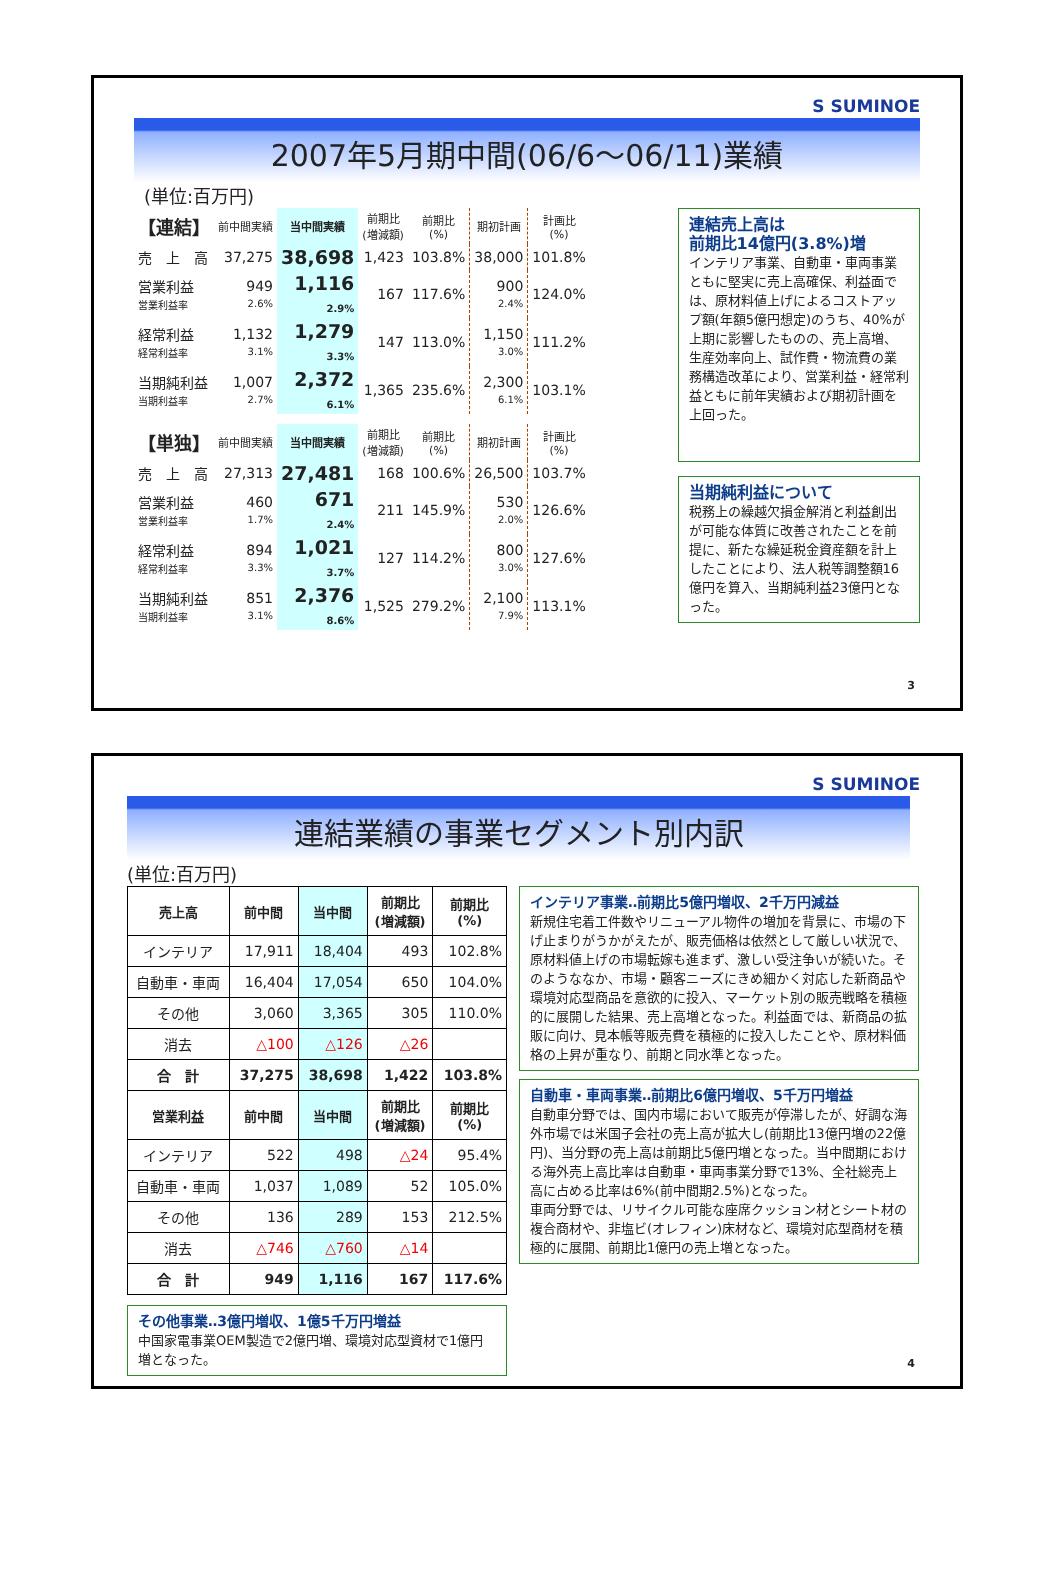S SUMINOE
2007年5月期中間(06/6～06/11)業績
(単位:百万円)
| 【連結】 | 前中間実績 | 当中間実績 | 前期比 (増減額) | 前期比 (%) | 期初計画 | 計画比 (%) |
| --- | --- | --- | --- | --- | --- | --- |
| 売 上 高 | 37,275 | 38,698 | 1,423 | 103.8% | 38,000 | 101.8% |
| 営業利益 営業利益率 | 949 2.6% | 1,116 2.9% | 167 | 117.6% | 900 2.4% | 124.0% |
| 経常利益 経常利益率 | 1,132 3.1% | 1,279 3.3% | 147 | 113.0% | 1,150 3.0% | 111.2% |
| 当期純利益 当期利益率 | 1,007 2.7% | 2,372 6.1% | 1,365 | 235.6% | 2,300 6.1% | 103.1% |
| 【単独】 | 前中間実績 | 当中間実績 | 前期比 (増減額) | 前期比 (%) | 期初計画 | 計画比 (%) |
| --- | --- | --- | --- | --- | --- | --- |
| 売 上 高 | 27,313 | 27,481 | 168 | 100.6% | 26,500 | 103.7% |
| 営業利益 営業利益率 | 460 1.7% | 671 2.4% | 211 | 145.9% | 530 2.0% | 126.6% |
| 経常利益 経常利益率 | 894 3.3% | 1,021 3.7% | 127 | 114.2% | 800 3.0% | 127.6% |
| 当期純利益 当期利益率 | 851 3.1% | 2,376 8.6% | 1,525 | 279.2% | 2,100 7.9% | 113.1% |
連結売上高は
前期比14億円(3.8%)増
インテリア事業、自動車・車両事業ともに堅実に売上高確保、利益面では、原材料値上げによるコストアップ額(年額5億円想定)のうち、40%が上期に影響したものの、売上高増、生産効率向上、試作費・物流費の業務構造改革により、営業利益・経常利益ともに前年実績および期初計画を上回った。
当期純利益について
税務上の繰越欠損金解消と利益創出が可能な体質に改善されたことを前提に、新たな繰延税金資産額を計上したことにより、法人税等調整額16億円を算入、当期純利益23億円となった。
3
S SUMINOE
連結業績の事業セグメント別内訳
(単位:百万円)
| 売上高 | 前中間 | 当中間 | 前期比 (増減額) | 前期比 (%) |
| --- | --- | --- | --- | --- |
| インテリア | 17,911 | 18,404 | 493 | 102.8% |
| 自動車・車両 | 16,404 | 17,054 | 650 | 104.0% |
| その他 | 3,060 | 3,365 | 305 | 110.0% |
| 消去 | △100 | △126 | △26 | |
| 合 計 | 37,275 | 38,698 | 1,422 | 103.8% |
| 営業利益 | 前中間 | 当中間 | 前期比 (増減額) | 前期比 (%) |
| インテリア | 522 | 498 | △24 | 95.4% |
| 自動車・車両 | 1,037 | 1,089 | 52 | 105.0% |
| その他 | 136 | 289 | 153 | 212.5% |
| 消去 | △746 | △760 | △14 | |
| 合 計 | 949 | 1,116 | 167 | 117.6% |
その他事業‥3億円増収、1億5千万円増益
中国家電事業OEM製造で2億円増、環境対応型資材で1億円増となった。
インテリア事業‥前期比5億円増収、2千万円減益
新規住宅着工件数やリニューアル物件の増加を背景に、市場の下げ止まりがうかがえたが、販売価格は依然として厳しい状況で、原材料値上げの市場転嫁も進まず、激しい受注争いが続いた。そのようななか、市場・顧客ニーズにきめ細かく対応した新商品や環境対応型商品を意欲的に投入、マーケット別の販売戦略を積極的に展開した結果、売上高増となった。利益面では、新商品の拡販に向け、見本帳等販売費を積極的に投入したことや、原材料価格の上昇が重なり、前期と同水準となった。
自動車・車両事業‥前期比6億円増収、5千万円増益
自動車分野では、国内市場において販売が停滞したが、好調な海外市場では米国子会社の売上高が拡大し(前期比13億円増の22億円)、当分野の売上高は前期比5億円増となった。当中間期における海外売上高比率は自動車・車両事業分野で13%、全社総売上高に占める比率は6%(前中間期2.5%)となった。
車両分野では、リサイクル可能な座席クッション材とシート材の複合商材や、非塩ビ(オレフィン)床材など、環境対応型商材を積極的に展開、前期比1億円の売上増となった。
4